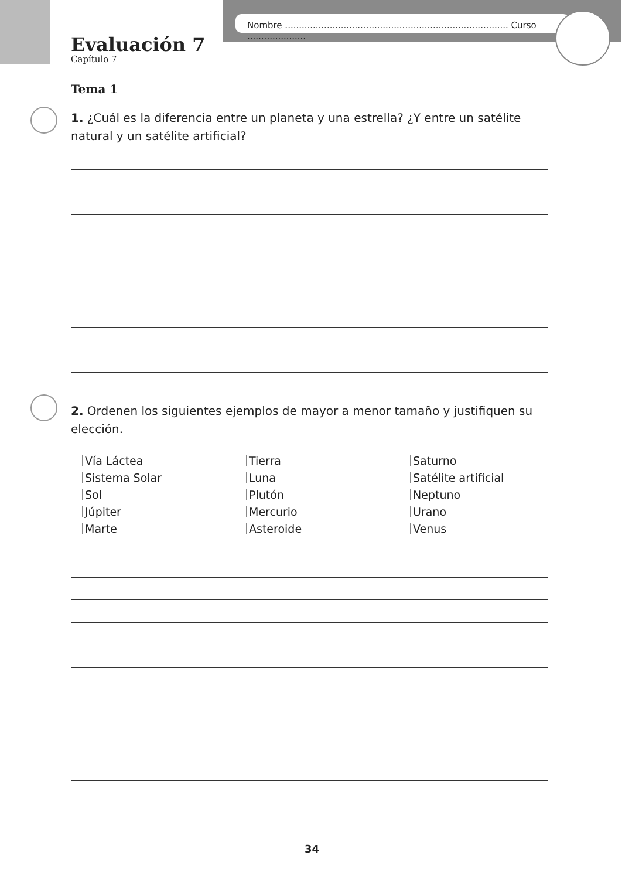Nombre ................................................................................ Curso .....................
Evaluación 7
Capítulo 7
Tema 1
1. ¿Cuál es la diferencia entre un planeta y una estrella? ¿Y entre un satélite natural y un satélite artificial?
2. Ordenen los siguientes ejemplos de mayor a menor tamaño y justifiquen su elección.
Vía Láctea
Sistema Solar
Sol
Júpiter
Marte
Tierra
Luna
Plutón
Mercurio
Asteroide
Saturno
Satélite artificial
Neptuno
Urano
Venus
34